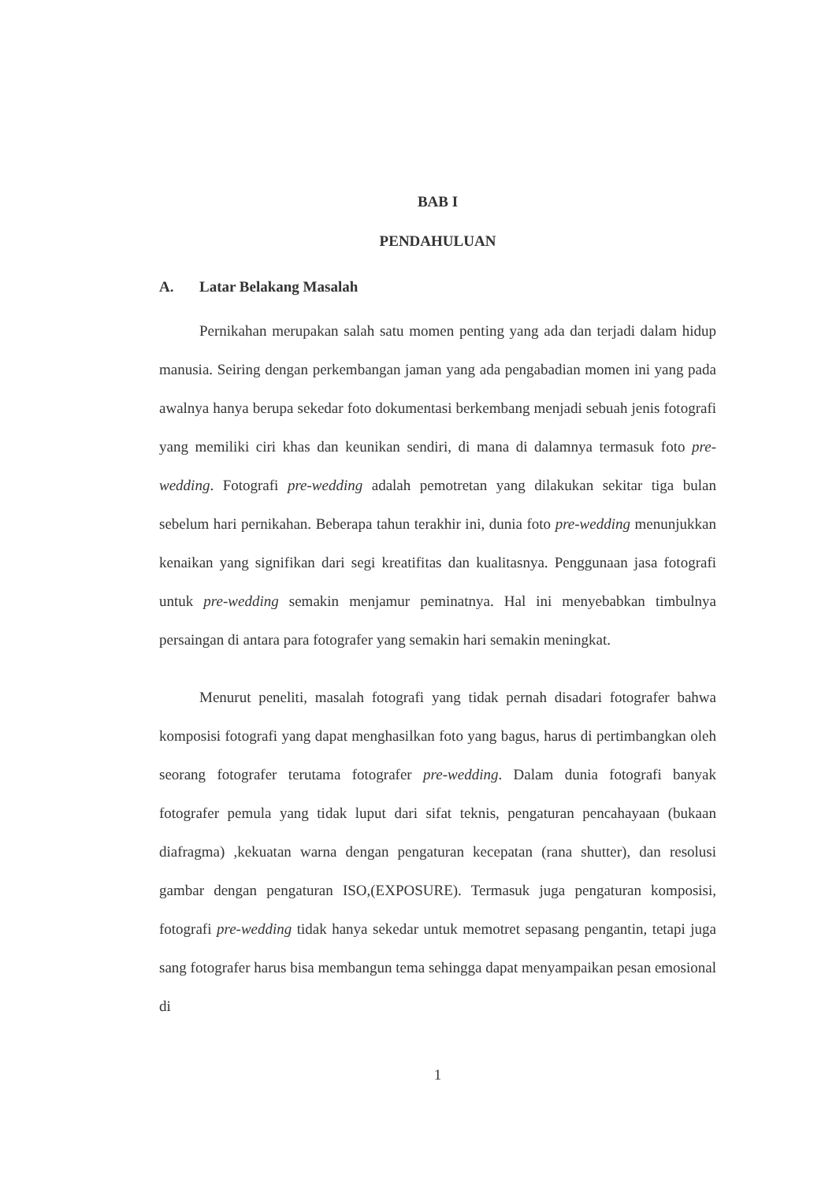BAB I
PENDAHULUAN
A. Latar Belakang Masalah
Pernikahan merupakan salah satu momen penting yang ada dan terjadi dalam hidup manusia. Seiring dengan perkembangan jaman yang ada pengabadian momen ini yang pada awalnya hanya berupa sekedar foto dokumentasi berkembang menjadi sebuah jenis fotografi yang memiliki ciri khas dan keunikan sendiri, di mana di dalamnya termasuk foto pre-wedding. Fotografi pre-wedding adalah pemotretan yang dilakukan sekitar tiga bulan sebelum hari pernikahan. Beberapa tahun terakhir ini, dunia foto pre-wedding menunjukkan kenaikan yang signifikan dari segi kreatifitas dan kualitasnya. Penggunaan jasa fotografi untuk pre-wedding semakin menjamur peminatnya. Hal ini menyebabkan timbulnya persaingan di antara para fotografer yang semakin hari semakin meningkat.
Menurut peneliti, masalah fotografi yang tidak pernah disadari fotografer bahwa komposisi fotografi yang dapat menghasilkan foto yang bagus, harus di pertimbangkan oleh seorang fotografer terutama fotografer pre-wedding. Dalam dunia fotografi banyak fotografer pemula yang tidak luput dari sifat teknis, pengaturan pencahayaan (bukaan diafragma) ,kekuatan warna dengan pengaturan kecepatan (rana shutter), dan resolusi gambar dengan pengaturan ISO,(EXPOSURE). Termasuk juga pengaturan komposisi, fotografi pre-wedding tidak hanya sekedar untuk memotret sepasang pengantin, tetapi juga sang fotografer harus bisa membangun tema sehingga dapat menyampaikan pesan emosional di
1